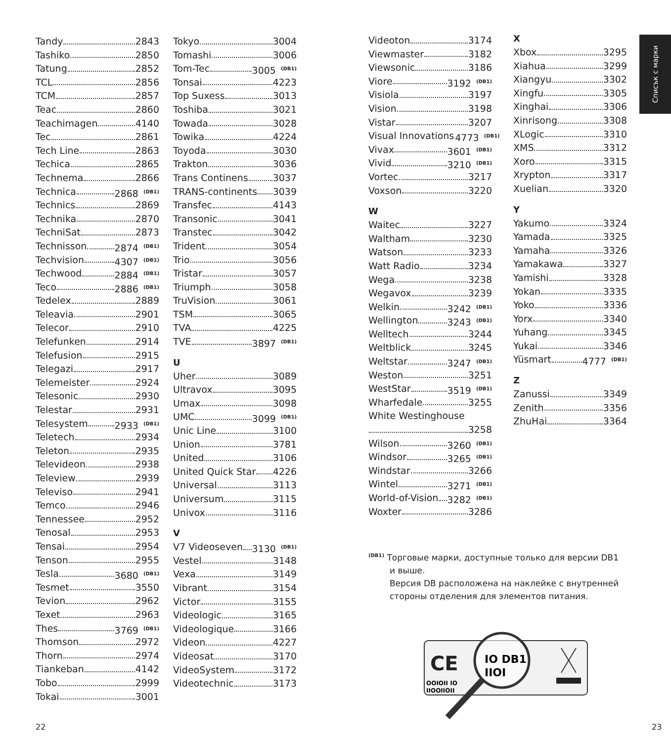Tandy 2843
Tashiko 2850
Tatung 2852
TCL 2856
TCM 2857
Teac 2860
Teachimagen 4140
Tec 2861
Tech Line 2863
Techica 2865
Technema 2866
Technica 2868 <sup>(DB1)</sup>
Technics 2869
Technika 2870
TechniSat 2873
Technisson 2874 <sup>(DB1)</sup>
Techvision 4307 <sup>(DB1)</sup>
Techwood 2884 <sup>(DB1)</sup>
Teco 2886 <sup>(DB1)</sup>
Tedelex 2889
Teleavia 2901
Telecor 2910
Telefunken 2914
Telefusion 2915
Telegazi 2917
Telemeister 2924
Telesonic 2930
Telestar 2931
Telesystem 2933 <sup>(DB1)</sup>
Teletech 2934
Teleton 2935
Televideon 2938
Teleview 2939
Televiso 2941
Temco 2946
Tennessee 2952
Tenosal 2953
Tensai 2954
Tenson 2955
Tesla 3680 <sup>(DB1)</sup>
Tesmet 3550
Tevion 2962
Texet 2963
Thes 3769 <sup>(DB1)</sup>
Thomson 2972
Thorn 2974
Tiankeban 4142
Tobo 2999
Tokai 3001
Tokyo 3004
Tomashi 3006
Tom-Tec 3005 <sup>(DB1)</sup>
Tonsai 4223
Top Suxess 3013
Toshiba 3021
Towada 3028
Towika 4224
Toyoda 3030
Trakton 3036
Trans Continens 3037
TRANS-continents 3039
Transfec 4143
Transonic 3041
Transtec 3042
Trident 3054
Trio 3056
Tristar 3057
Triumph 3058
TruVision 3061
TSM 3065
TVA 4225
TVE 3897 <sup>(DB1)</sup>
U
Uher 3089
Ultravox 3095
Umax 3098
UMC 3099 <sup>(DB1)</sup>
Unic Line 3100
Union 3781
United 3106
United Quick Star 4226
Universal 3113
Universum 3115
Univox 3116
V
V7 Videoseven 3130 <sup>(DB1)</sup>
Vestel 3148
Vexa 3149
Vibrant 3154
Victor 3155
Videologic 3165
Videologique 3166
Videon 4227
Videosat 3170
VideoSystem 3172
Videotechnic 3173
Videoton 3174
Viewmaster 3182
Viewsonic 3186
Viore 3192 <sup>(DB1)</sup>
Visiola 3197
Vision 3198
Vistar 3207
Visual Innovations 4773 <sup>(DB1)</sup>
Vivax 3601 <sup>(DB1)</sup>
Vivid 3210 <sup>(DB1)</sup>
Vortec 3217
Voxson 3220
W
Waitec 3227
Waltham 3230
Watson 3233
Watt Radio 3234
Wega 3238
Wegavox 3239
Welkin 3242 <sup>(DB1)</sup>
Wellington 3243 <sup>(DB1)</sup>
Welltech 3244
Weltblick 3245
Weltstar 3247 <sup>(DB1)</sup>
Weston 3251
WestStar 3519 <sup>(DB1)</sup>
Wharfedale 3255
White Westinghouse
3258
Wilson 3260 <sup>(DB1)</sup>
Windsor 3265 <sup>(DB1)</sup>
Windstar 3266
Wintel 3271 <sup>(DB1)</sup>
World-of-Vision 3282 <sup>(DB1)</sup>
Woxter 3286
X
Xbox 3295
Xiahua 3299
Xiangyu 3302
Xingfu 3305
Xinghai 3306
Xinrisong 3308
XLogic 3310
XMS 3312
Xoro 3315
Xrypton 3317
Xuelian 3320
Y
Yakumo 3324
Yamada 3325
Yamaha 3326
Yamakawa 3327
Yamishi 3328
Yokan 3335
Yoko 3336
Yorx 3340
Yuhang 3345
Yukai 3346
Yüsmart 4777 <sup>(DB1)</sup>
Z
Zanussi 3349
Zenith 3356
ZhuHai 3364
Списък с марки
<sup>(DB1)</sup> Торговые марки, доступные только для версии DB1
и выше.
Версия DB расположена на наклейке с внутренней стороны отделения для элементов питания.
CE
OOIOII IO
IIOOIIOII
IO DB1
IIOI
22 23